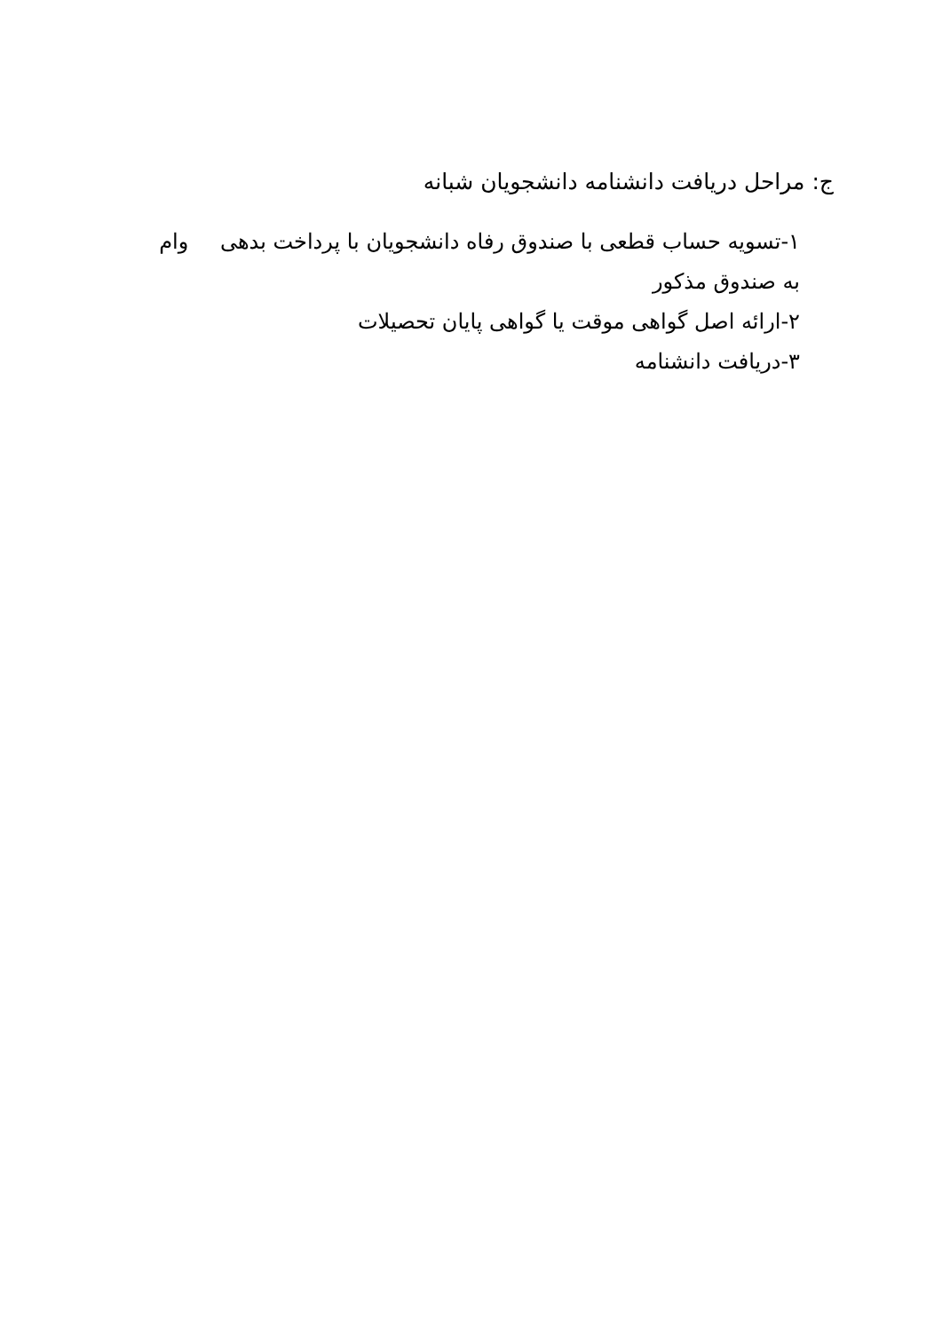ج: مراحل دریافت دانشنامه دانشجویان شبانه
۱-تسویه حساب قطعی با صندوق رفاه دانشجویان با پرداخت بدهی وام به صندوق مذکور
۲-ارائه اصل گواهی موقت یا گواهی پایان تحصیلات
۳-دریافت دانشنامه